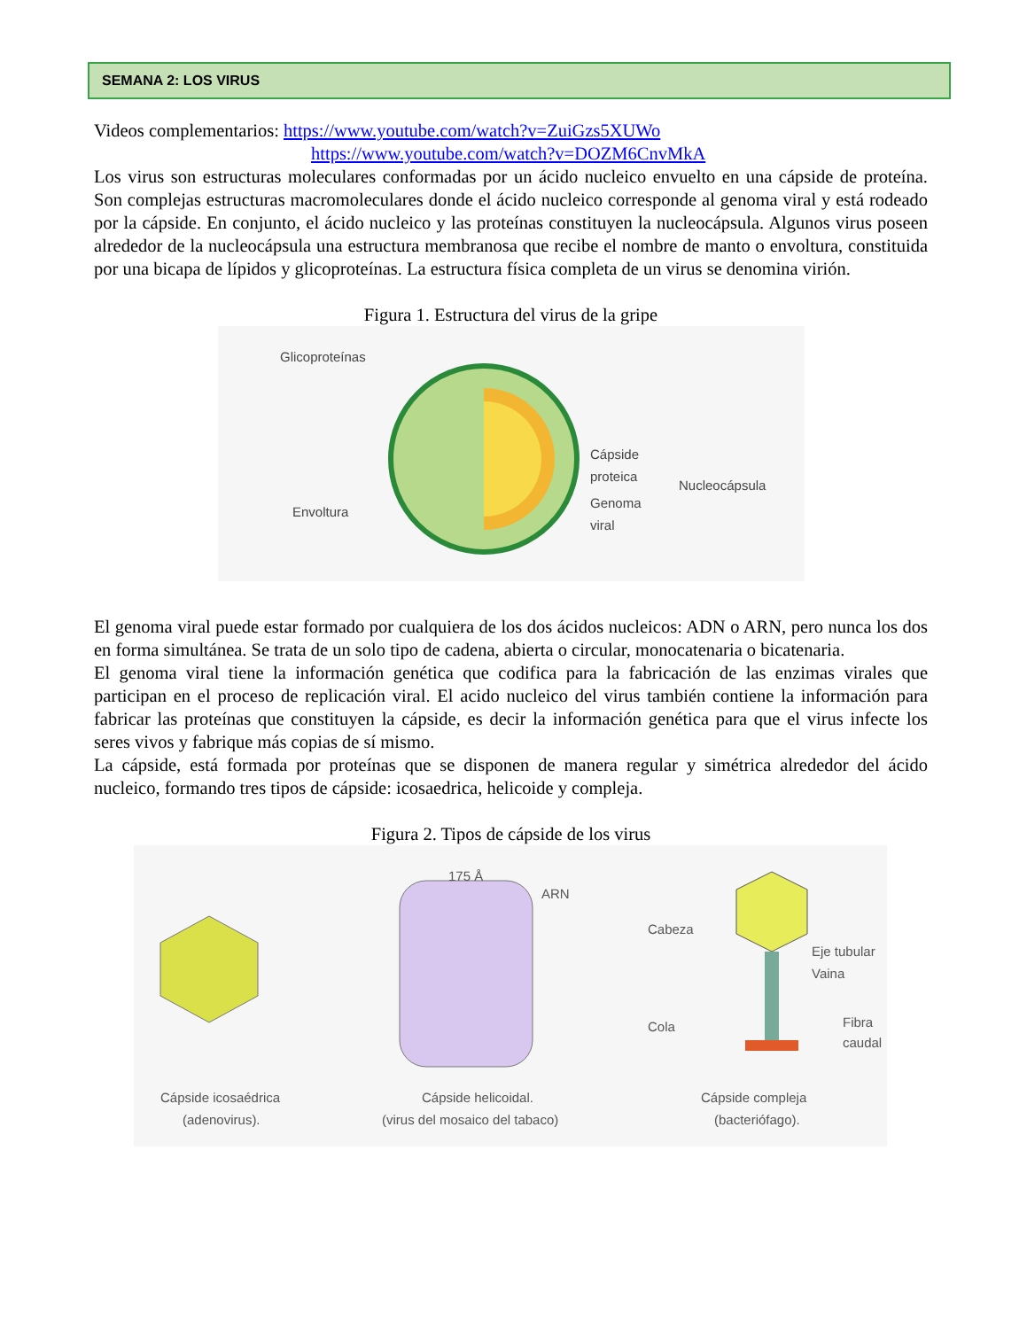SEMANA 2: LOS VIRUS
Videos complementarios: https://www.youtube.com/watch?v=ZuiGzs5XUWo
https://www.youtube.com/watch?v=DOZM6CnvMkA
Los virus son estructuras moleculares conformadas por un ácido nucleico envuelto en una cápside de proteína. Son complejas estructuras macromoleculares donde el ácido nucleico corresponde al genoma viral y está rodeado por la cápside. En conjunto, el ácido nucleico y las proteínas constituyen la nucleocápsula. Algunos virus poseen alrededor de la nucleocápsula una estructura membranosa que recibe el nombre de manto o envoltura, constituida por una bicapa de lípidos y glicoproteínas. La estructura física completa de un virus se denomina virión.
Figura 1. Estructura del virus de la gripe
Glicoproteínas
Envoltura
Cápside
proteica
Genoma
viral
Nucleocápsula
El genoma viral puede estar formado por cualquiera de los dos ácidos nucleicos: ADN o ARN, pero nunca los dos en forma simultánea. Se trata de un solo tipo de cadena, abierta o circular, monocatenaria o bicatenaria.
El genoma viral tiene la información genética que codifica para la fabricación de las enzimas virales que participan en el proceso de replicación viral. El acido nucleico del virus también contiene la información para fabricar las proteínas que constituyen la cápside, es decir la información genética para que el virus infecte los seres vivos y fabrique más copias de sí mismo.
La cápside, está formada por proteínas que se disponen de manera regular y simétrica alrededor del ácido nucleico, formando tres tipos de cápside: icosaedrica, helicoide y compleja.
Figura 2. Tipos de cápside de los virus
175 Å
ARN
Cabeza
Cola
Eje tubular
Vaina
Fibra
caudal
Cápside icosaédrica
(adenovirus).
Cápside helicoidal.
(virus del mosaico del tabaco)
Cápside compleja
(bacteriófago).